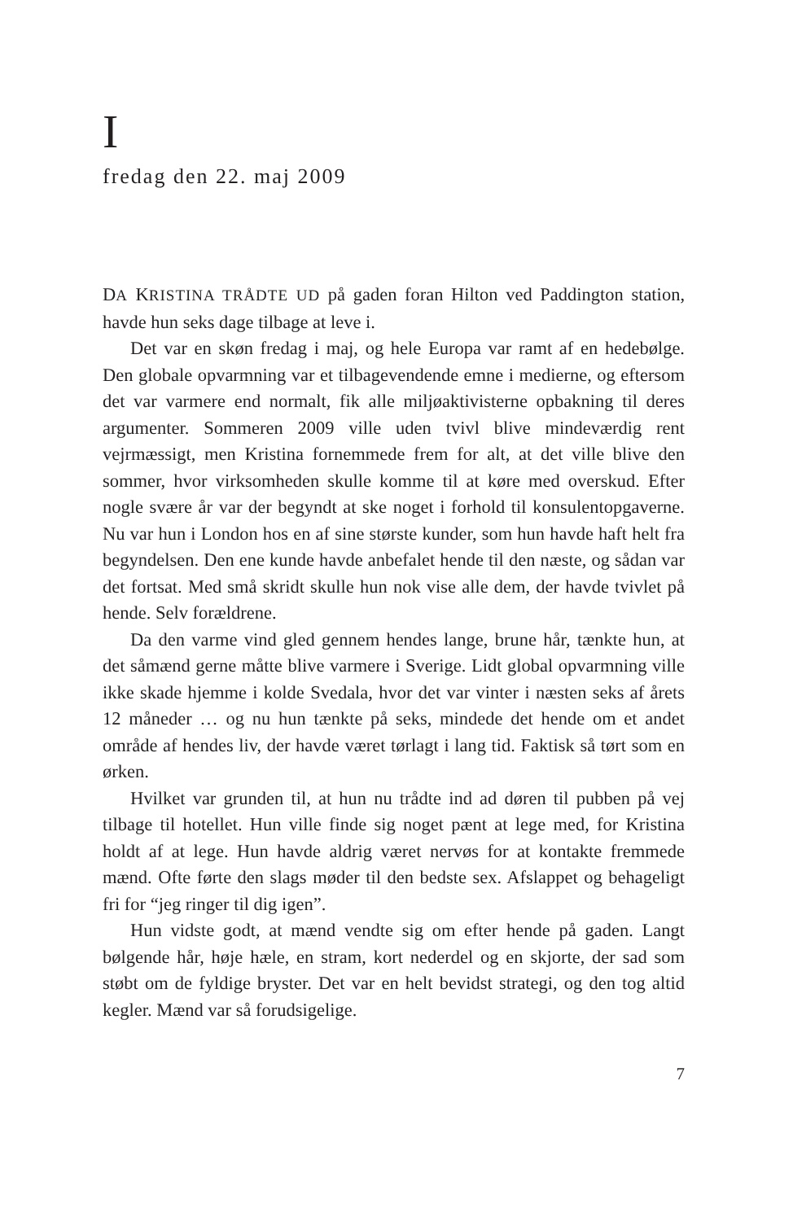I
fredag den 22. maj 2009
DA KRISTINA TRÅDTE UD på gaden foran Hilton ved Paddington station, havde hun seks dage tilbage at leve i.
Det var en skøn fredag i maj, og hele Europa var ramt af en hedebølge. Den globale opvarmning var et tilbagevendende emne i medierne, og eftersom det var varmere end normalt, fik alle miljøaktivisterne opbakning til deres argumenter. Sommeren 2009 ville uden tvivl blive mindeværdig rent vejrmæssigt, men Kristina fornemmede frem for alt, at det ville blive den sommer, hvor virksomheden skulle komme til at køre med overskud. Efter nogle svære år var der begyndt at ske noget i forhold til konsulentopgaverne. Nu var hun i London hos en af sine største kunder, som hun havde haft helt fra begyndelsen. Den ene kunde havde anbefalet hende til den næste, og sådan var det fortsat. Med små skridt skulle hun nok vise alle dem, der havde tvivlet på hende. Selv forældrene.
Da den varme vind gled gennem hendes lange, brune hår, tænkte hun, at det såmænd gerne måtte blive varmere i Sverige. Lidt global opvarmning ville ikke skade hjemme i kolde Svedala, hvor det var vinter i næsten seks af årets 12 måneder … og nu hun tænkte på seks, mindede det hende om et andet område af hendes liv, der havde været tørlagt i lang tid. Faktisk så tørt som en ørken.
Hvilket var grunden til, at hun nu trådte ind ad døren til pubben på vej tilbage til hotellet. Hun ville finde sig noget pænt at lege med, for Kristina holdt af at lege. Hun havde aldrig været nervøs for at kontakte fremmede mænd. Ofte førte den slags møder til den bedste sex. Afslappet og behageligt fri for “jeg ringer til dig igen”.
Hun vidste godt, at mænd vendte sig om efter hende på gaden. Langt bølgende hår, høje hæle, en stram, kort nederdel og en skjorte, der sad som støbt om de fyldige bryster. Det var en helt bevidst strategi, og den tog altid kegler. Mænd var så forudsigelige.
7